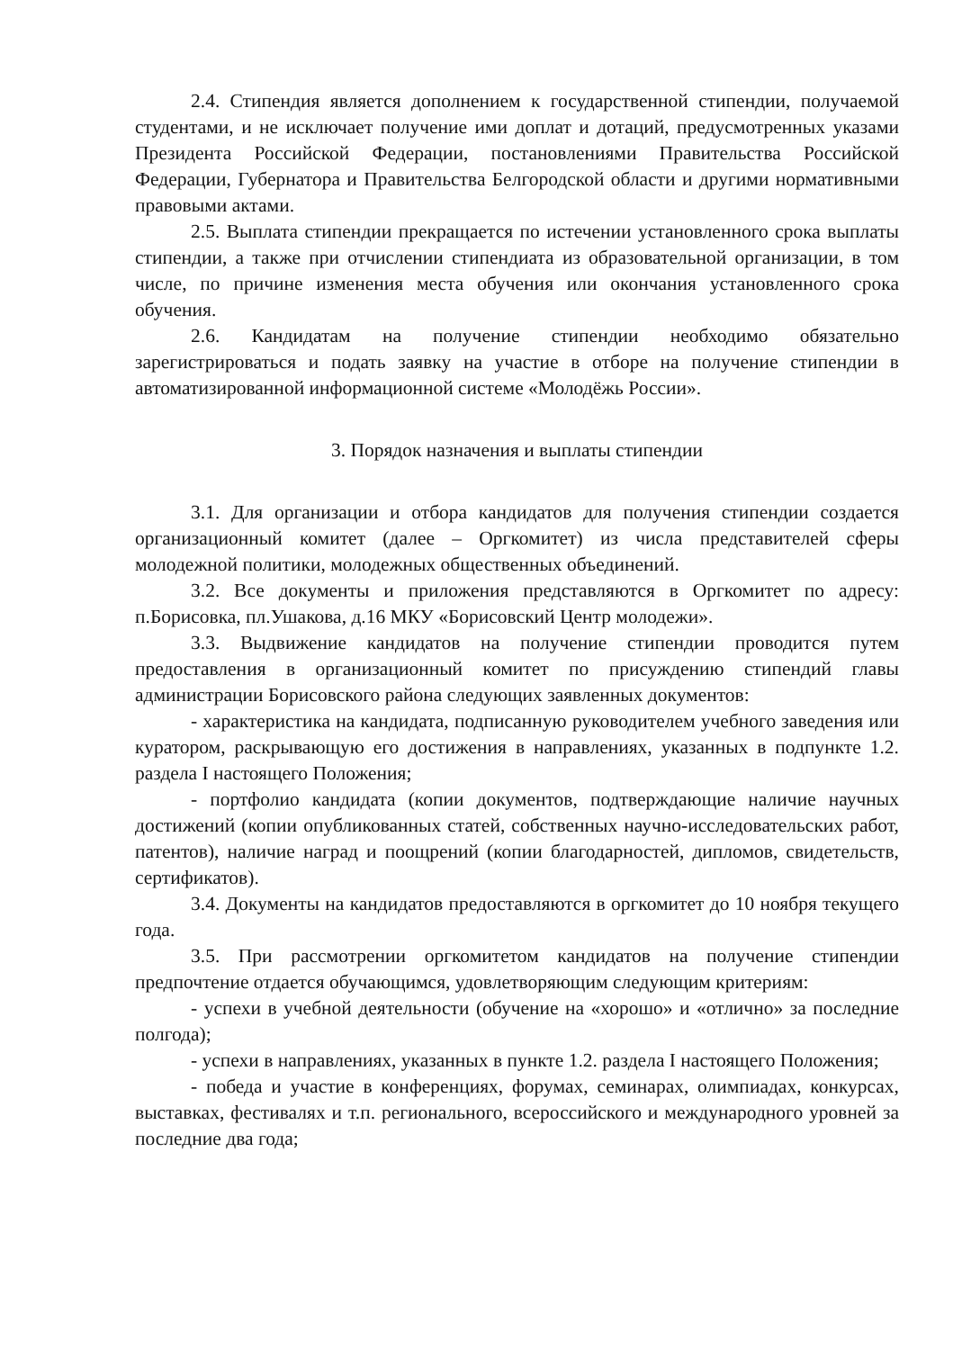2.4. Стипендия является дополнением к государственной стипендии, получаемой студентами, и не исключает получение ими доплат и дотаций, предусмотренных указами Президента Российской Федерации, постановлениями Правительства Российской Федерации, Губернатора и Правительства Белгородской области и другими нормативными правовыми актами.
2.5. Выплата стипендии прекращается по истечении установленного срока выплаты стипендии, а также при отчислении стипендиата из образовательной организации, в том числе, по причине изменения места обучения или окончания установленного срока обучения.
2.6. Кандидатам на получение стипендии необходимо обязательно зарегистрироваться и подать заявку на участие в отборе на получение стипендии в автоматизированной информационной системе «Молодёжь России».
3. Порядок назначения и выплаты стипендии
3.1. Для организации и отбора кандидатов для получения стипендии создается организационный комитет (далее – Оргкомитет) из числа представителей сферы молодежной политики, молодежных общественных объединений.
3.2. Все документы и приложения представляются в Оргкомитет по адресу: п.Борисовка, пл.Ушакова, д.16 МКУ «Борисовский Центр молодежи».
3.3. Выдвижение кандидатов на получение стипендии проводится путем предоставления в организационный комитет по присуждению стипендий главы администрации Борисовского района следующих заявленных документов:
- характеристика на кандидата, подписанную руководителем учебного заведения или куратором, раскрывающую его достижения в направлениях, указанных в подпункте 1.2. раздела I настоящего Положения;
- портфолио кандидата (копии документов, подтверждающие наличие научных достижений (копии опубликованных статей, собственных научно-исследовательских работ, патентов), наличие наград и поощрений (копии благодарностей, дипломов, свидетельств, сертификатов).
3.4. Документы на кандидатов предоставляются в оргкомитет до 10 ноября текущего года.
3.5. При рассмотрении оргкомитетом кандидатов на получение стипендии предпочтение отдается обучающимся, удовлетворяющим следующим критериям:
- успехи в учебной деятельности (обучение на «хорошо» и «отлично» за последние полгода);
- успехи в направлениях, указанных в пункте 1.2. раздела I настоящего Положения;
- победа и участие в конференциях, форумах, семинарах, олимпиадах, конкурсах, выставках, фестивалях и т.п. регионального, всероссийского и международного уровней за последние два года;